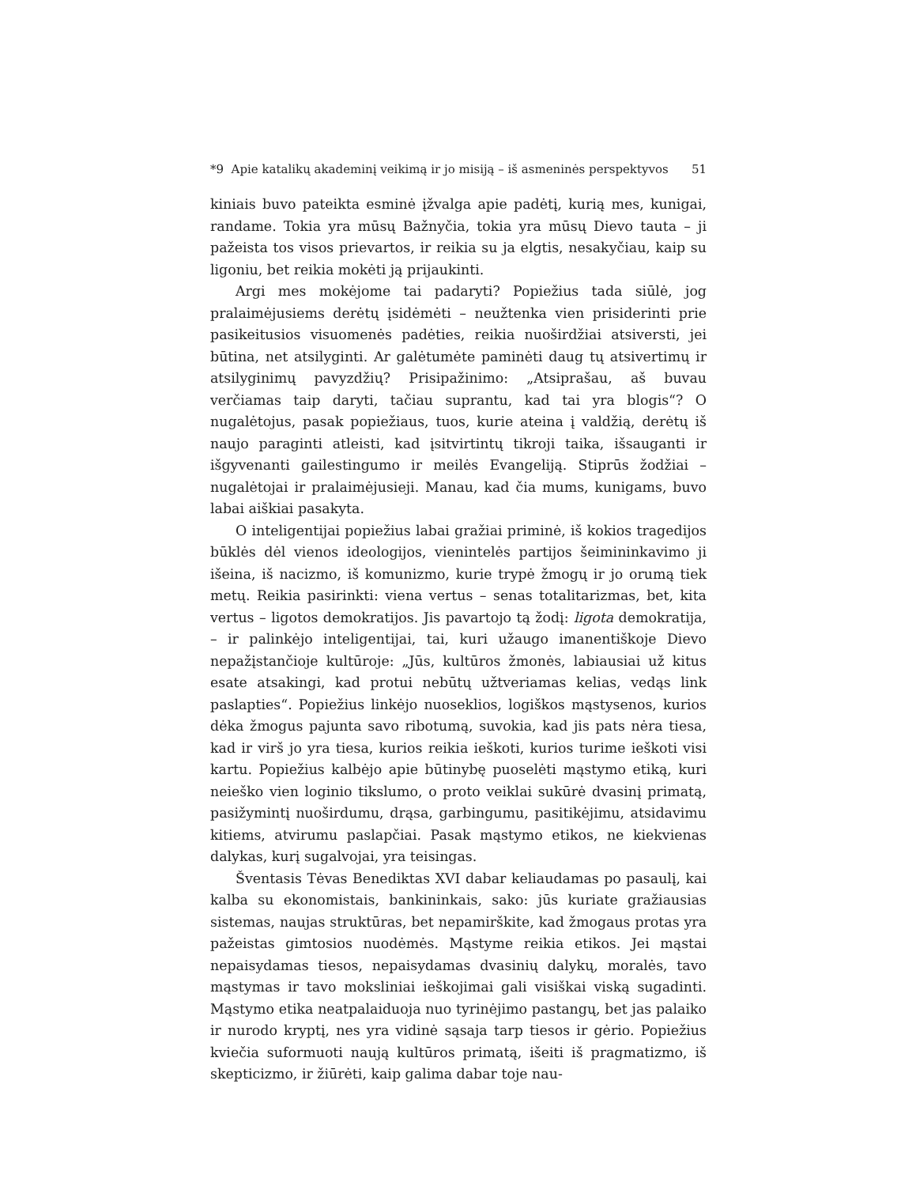*9 Apie katalikų akademinį veikimą ir jo misiją – iš asmeninės perspektyvos 51
kiniais buvo pateikta esminė įžvalga apie padėtį, kurią mes, kunigai, randame. Tokia yra mūsų Bažnyčia, tokia yra mūsų Dievo tauta – ji pažeista tos visos prievartos, ir reikia su ja elgtis, nesakyčiau, kaip su ligoniu, bet reikia mokėti ją prijaukinti.
Argi mes mokėjome tai padaryti? Popiežius tada siūlė, jog pralaimėjusiems derėtų įsidėmėti – neužtenka vien prisiderinti prie pasikeitusios visuomenės padėties, reikia nuoširdžiai atsiversti, jei būtina, net atsilyginti. Ar galėtumėte paminėti daug tų atsivertimų ir atsilyginimų pavyzdžių? Prisipažinimo: „Atsiprašau, aš buvau verčiamas taip daryti, tačiau suprantu, kad tai yra blogis“? O nugalėtojus, pasak popiežiaus, tuos, kurie ateina į valdžią, derėtų iš naujo paraginti atleisti, kad įsitvirtintų tikroji taika, išsauganti ir išgyvenanti gailestingumo ir meilės Evangeliją. Stiprūs žodžiai – nugalėtojai ir pralaimėjusieji. Manau, kad čia mums, kunigams, buvo labai aiškiai pasakyta.
O inteligentijai popiežius labai gražiai priminė, iš kokios tragedijos būklės dėl vienos ideologijos, vienintelės partijos šeimininkavimo ji išeina, iš nacizmo, iš komunizmo, kurie trypė žmogų ir jo orumą tiek metų. Reikia pasirinkti: viena vertus – senas totalitarizmas, bet, kita vertus – ligotos demokratijos. Jis pavartojo tą žodį: ligota demokratija, – ir palinkėjo inteligentijai, tai, kuri užaugo imanentiškoje Dievo nepažįstančioje kultūroje: „Jūs, kultūros žmonės, labiausiai už kitus esate atsakingi, kad protui nebūtų užtveriamas kelias, vedąs link paslapties“. Popiežius linkėjo nuoseklios, logiškos mąstysenos, kurios dėka žmogus pajunta savo ribotumą, suvokia, kad jis pats nėra tiesa, kad ir virš jo yra tiesa, kurios reikia ieškoti, kurios turime ieškoti visi kartu. Popiežius kalbėjo apie būtinybę puoselėti mąstymo etiką, kuri neieško vien loginio tikslumo, o proto veiklai sukūrė dvasinį primatą, pasižymintį nuoširdumu, drąsa, garbingumu, pasitikėjimu, atsidavimu kitiems, atvirumu paslapčiai. Pasak mąstymo etikos, ne kiekvienas dalykas, kurį sugalvojai, yra teisingas.
Šventasis Tėvas Benediktas XVI dabar keliaudamas po pasaulį, kai kalba su ekonomistais, bankininkais, sako: jūs kuriate gražiausias sistemas, naujas struktūras, bet nepamirškite, kad žmogaus protas yra pažeistas gimtosios nuodėmės. Mąstyme reikia etikos. Jei mąstai nepaisydamas tiesos, nepaisydamas dvasinių dalykų, moralės, tavo mąstymas ir tavo moksliniai ieškojimai gali visiškai viską sugadinti. Mąstymo etika neatpalaiduoja nuo tyrinėjimo pastangų, bet jas palaiko ir nurodo kryptį, nes yra vidinė sąsaja tarp tiesos ir gėrio. Popiežius kviečia suformuoti naują kultūros primatą, išeiti iš pragmatizmo, iš skepticizmo, ir žiūrėti, kaip galima dabar toje nau-